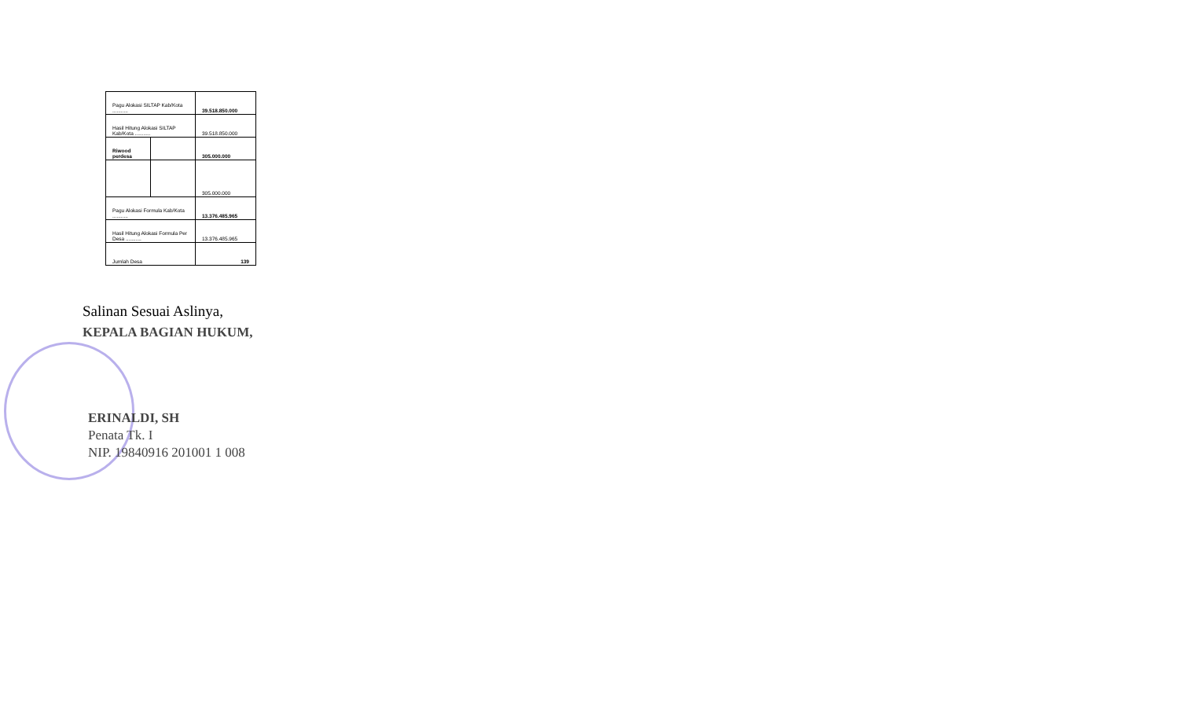| Pagu Alokasi SILTAP Kab/Kota ........... | | 39.518.850.000 |
| Hasil Hitung Alokasi SILTAP Kab/Kota ........... | | 39.518.850.000 |
| Riwood perdesa | | 305.000.000 |
| | | 305.000.000 |
| Pagu Alokasi Formula Kab/Kota ........... | | 13.376.485.965 |
| Hasil Hitung Alokasi Formula Per Desa ........... | | 13.376.485.965 |
| Jumlah Desa | | 139 |
Salinan Sesuai Aslinya,
KEPALA BAGIAN HUKUM,
ERINALDI, SH
Penata Tk. I
NIP. 19840916 201001 1 008